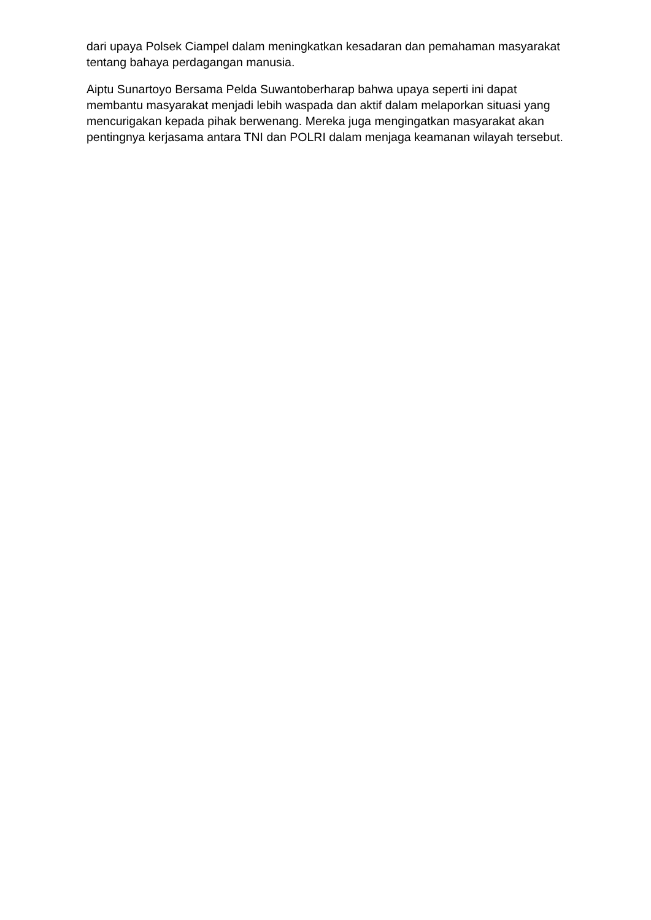dari upaya Polsek Ciampel dalam meningkatkan kesadaran dan pemahaman masyarakat tentang bahaya perdagangan manusia.
Aiptu Sunartoyo Bersama Pelda Suwantoberharap bahwa upaya seperti ini dapat membantu masyarakat menjadi lebih waspada dan aktif dalam melaporkan situasi yang mencurigakan kepada pihak berwenang. Mereka juga mengingatkan masyarakat akan pentingnya kerjasama antara TNI dan POLRI dalam menjaga keamanan wilayah tersebut.